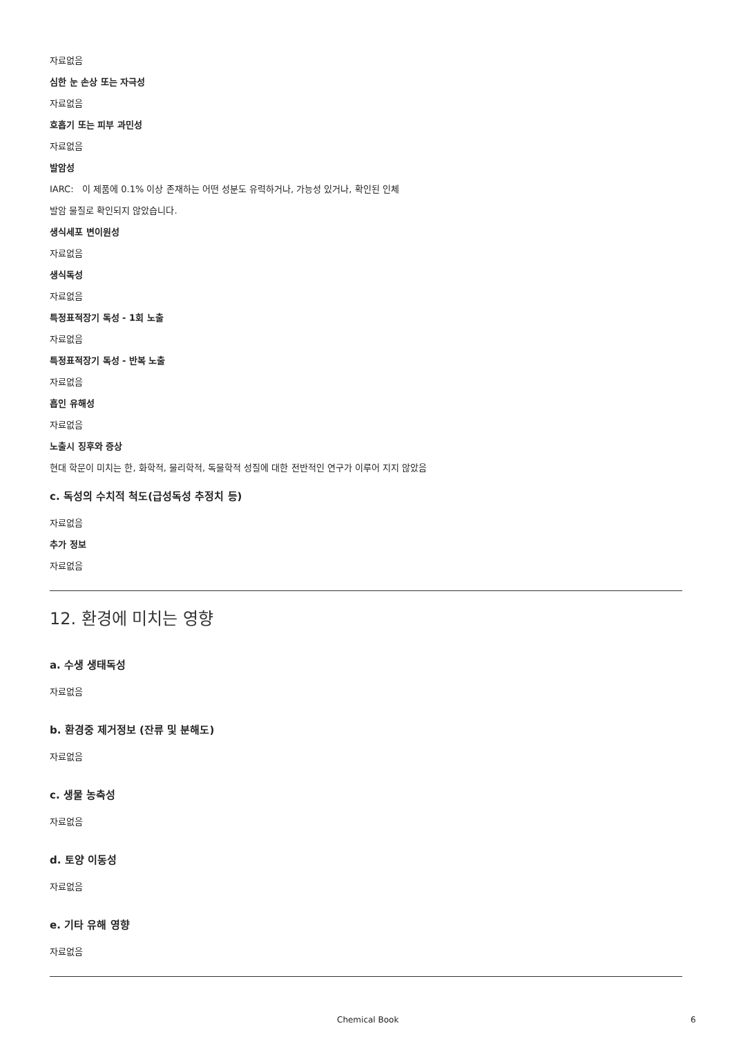자료없음
심한 눈 손상 또는 자극성
자료없음
호흡기 또는 피부 과민성
자료없음
발암성
IARC: 이 제품에 0.1% 이상 존재하는 어떤 성분도 유력하거나, 가능성 있거나, 확인된 인체
발암 물질로 확인되지 않았습니다.
생식세포 변이원성
자료없음
생식독성
자료없음
특정표적장기 독성 - 1회 노출
자료없음
특정표적장기 독성 - 반복 노출
자료없음
흡인 유해성
자료없음
노출시 징후와 증상
현대 학문이 미치는 한, 화학적, 물리학적, 독물학적 성질에 대한 전반적인 연구가 이루어 지지 않았음
c. 독성의 수치적 척도(급성독성 추정치 등)
자료없음
추가 정보
자료없음
12. 환경에 미치는 영향
a. 수생 생태독성
자료없음
b. 환경중 제거정보 (잔류 및 분해도)
자료없음
c. 생물 농축성
자료없음
d. 토양 이동성
자료없음
e. 기타 유해 영향
자료없음
Chemical Book 6